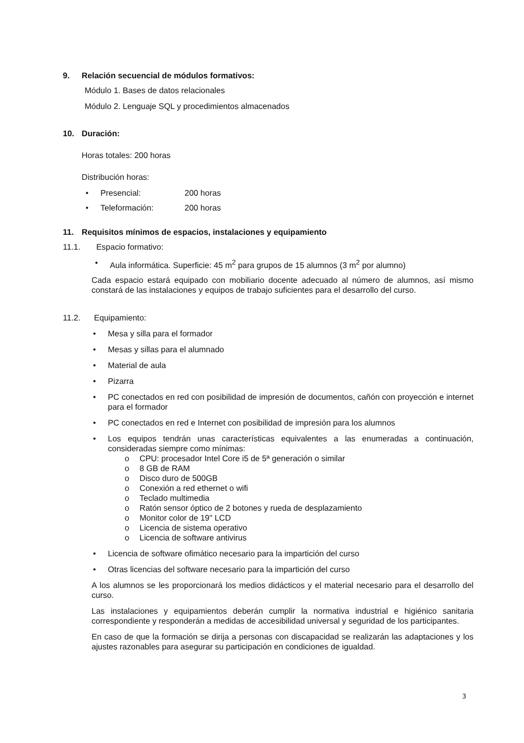9. Relación secuencial de módulos formativos:
Módulo 1. Bases de datos relacionales
Módulo 2. Lenguaje SQL y procedimientos almacenados
10. Duración:
Horas totales: 200 horas
Distribución horas:
Presencial: 200 horas
Teleformación: 200 horas
11. Requisitos mínimos de espacios, instalaciones y equipamiento
11.1. Espacio formativo:
Aula informática. Superficie: 45 m<sup>2</sup> para grupos de 15 alumnos (3 m<sup>2</sup> por alumno)
Cada espacio estará equipado con mobiliario docente adecuado al número de alumnos, así mismo constará de las instalaciones y equipos de trabajo suficientes para el desarrollo del curso.
11.2. Equipamiento:
Mesa y silla para el formador
Mesas y sillas para el alumnado
Material de aula
Pizarra
PC conectados en red con posibilidad de impresión de documentos, cañón con proyección e internet para el formador
PC conectados en red e Internet con posibilidad de impresión para los alumnos
Los equipos tendrán unas características equivalentes a las enumeradas a continuación, consideradas siempre como mínimas:
CPU: procesador Intel Core i5 de 5ª generación o similar
8 GB de RAM
Disco duro de 500GB
Conexión a red ethernet o wifi
Teclado multimedia
Ratón sensor óptico de 2 botones y rueda de desplazamiento
Monitor color de 19" LCD
Licencia de sistema operativo
Licencia de software antivirus
Licencia de software ofimático necesario para la impartición del curso
Otras licencias del software necesario para la impartición del curso
A los alumnos se les proporcionará los medios didácticos y el material necesario para el desarrollo del curso.
Las instalaciones y equipamientos deberán cumplir la normativa industrial e higiénico sanitaria correspondiente y responderán a medidas de accesibilidad universal y seguridad de los participantes.
En caso de que la formación se dirija a personas con discapacidad se realizarán las adaptaciones y los ajustes razonables para asegurar su participación en condiciones de igualdad.
3